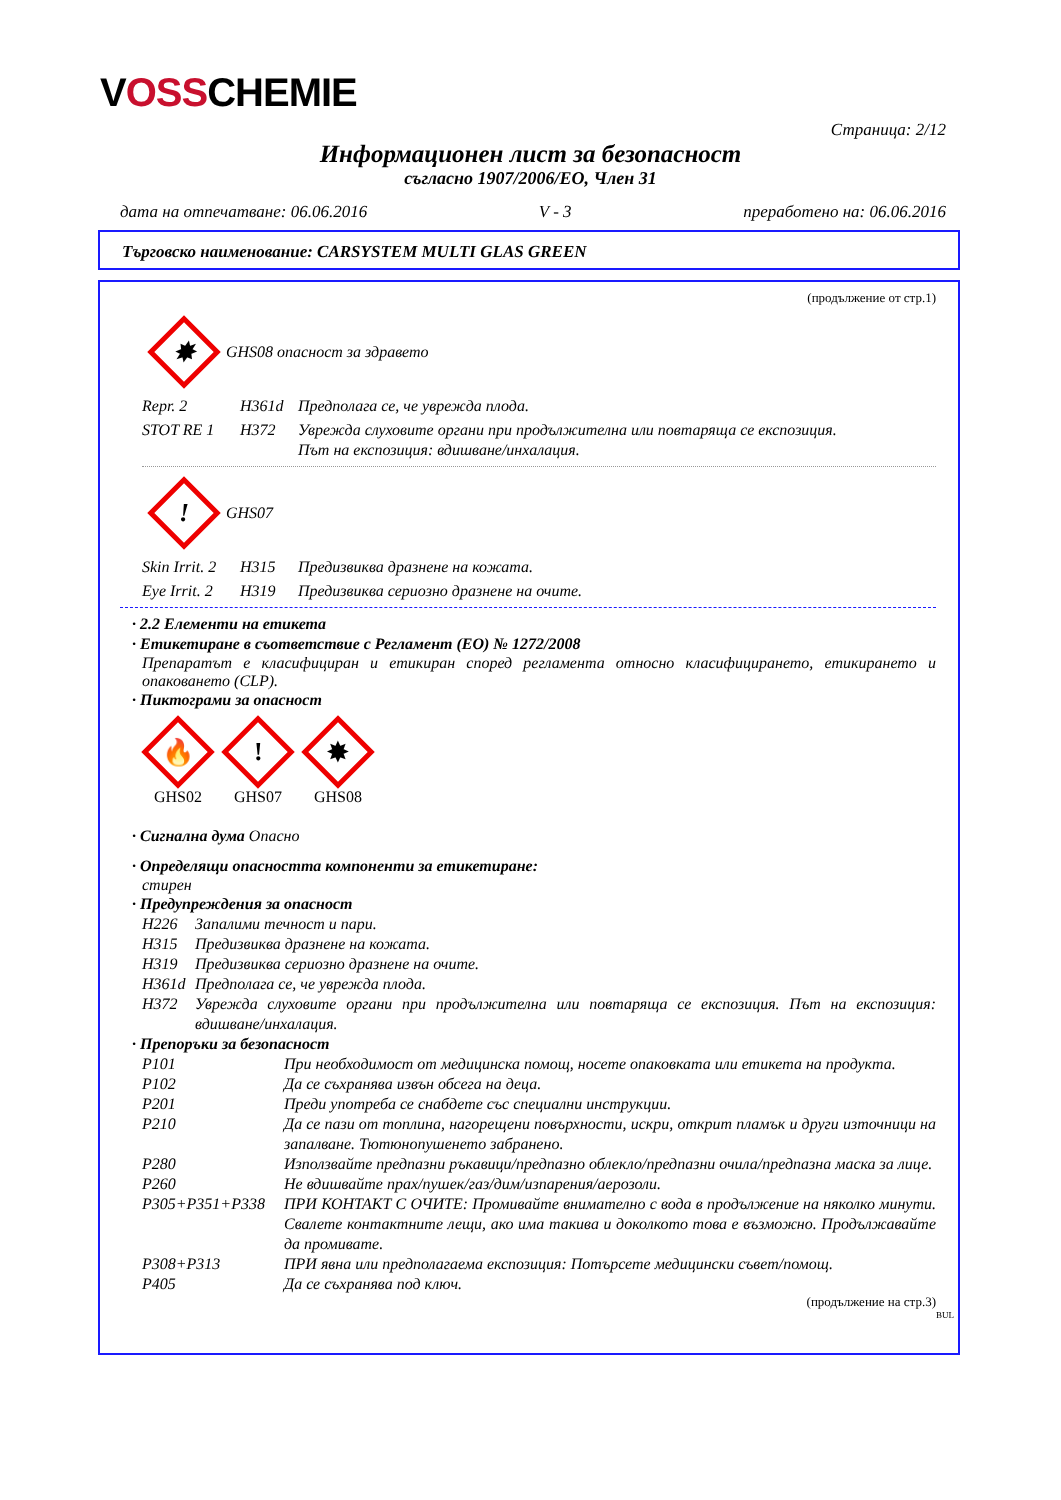VOSSCHEMIE
Страница: 2/12
Информационен лист за безопасност
съгласно 1907/2006/ЕО, Член 31
дата на отпечатване: 06.06.2016 V - 3 преработено на: 06.06.2016
Търговско наименование: CARSYSTEM MULTI GLAS GREEN
(продължение от стр.1)
✸
GHS08 опасност за здравето
Repr. 2 H361d Предполага се, че уврежда плода.
STOT RE 1 H372 Уврежда слуховите органи при продължителна или повтаряща се експозиция.
Път на експозиция: вдишване/инхалация.
!
GHS07
Skin Irrit. 2 H315 Предизвиква дразнене на кожата.
Eye Irrit. 2 H319 Предизвиква сериозно дразнене на очите.
· 2.2 Елементи на етикета
· Етикетиране в съответствие с Регламент (ЕО) № 1272/2008
Препаратът е класифициран и етикиран според регламента относно класифицирането, етикирането и опаковането (CLP).
· Пиктограми за опасност
🔥
GHS02
!
GHS07
✸
GHS08
· Сигнална дума Опасно
· Определящи опасността компоненти за етикетиране:
стирен
· Предупреждения за опасност
H226 Запалими течност и пари.
H315 Предизвиква дразнене на кожата.
H319 Предизвиква сериозно дразнене на очите.
H361d Предполага се, че уврежда плода.
H372 Уврежда слуховите органи при продължителна или повтаряща се експозиция. Път на експозиция: вдишване/инхалация.
· Препоръки за безопасност
P101 При необходимост от медицинска помощ, носете опаковката или етикета на продукта.
P102 Да се съхранява извън обсега на деца.
P201 Преди употреба се снабдете със специални инструкции.
P210 Да се пази от топлина, нагорещени повърхности, искри, открит пламък и други източници на запалване. Тютюнопушенето забранено.
P280 Използвайте предпазни ръкавици/предпазно облекло/предпазни очила/предпазна маска за лице.
P260 Не вдишвайте прах/пушек/газ/дим/изпарения/аерозоли.
P305+P351+P338 ПРИ КОНТАКТ С ОЧИТЕ: Промивайте внимателно с вода в продължение на няколко минути. Свалете контактните лещи, ако има такива и доколкото това е възможно. Продължавайте да промивате.
P308+P313 ПРИ явна или предполагаема експозиция: Потърсете медицински съвет/помощ.
P405 Да се съхранява под ключ.
(продължение на стр.3)
BUL